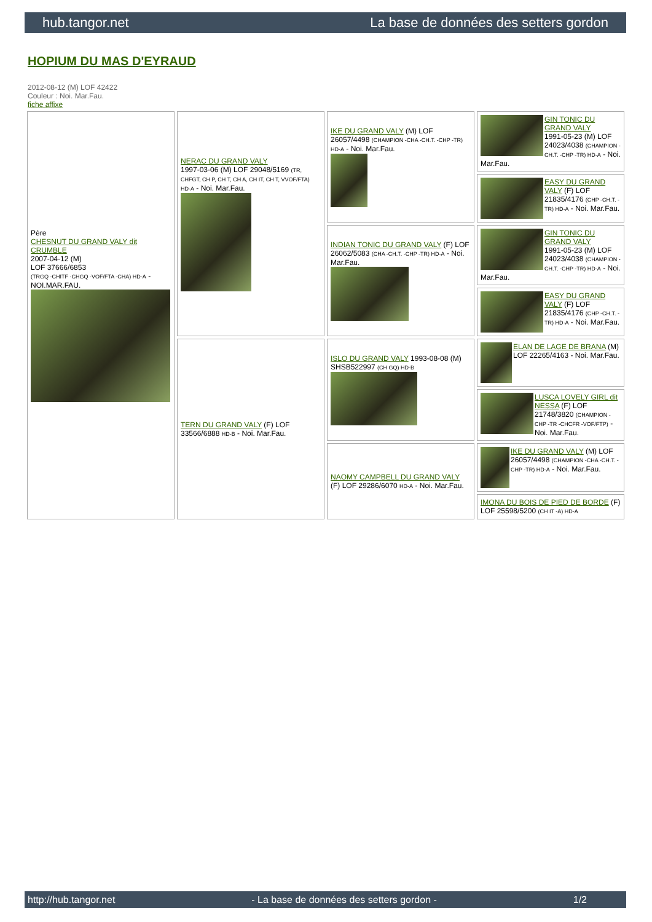hub.tangor.net La base de données des setters gordon
HOPIUM DU MAS D'EYRAUD
2012-08-12 (M) LOF 42422
Couleur : Noi. Mar.Fau.
fiche affixe
| Père CHESNUT DU GRAND VALY dit CRUMBLE 2007-04-12 (M) LOF 37666/6853 (TRGQ -CHITF -CHGQ -VOF/FTA -CHA) HD-A - NOI.MAR.FAU. | NERAC DU GRAND VALY 1997-03-06 (M) LOF 29048/5169 (TR, CHFGT, CH P, CH T, CH A, CH IT, CH T, VVOF/FTA) HD-A - Noi. Mar.Fau. | IKE DU GRAND VALY (M) LOF 26057/4498 (CHAMPION -CHA -CH.T. -CHP -TR) HD-A - Noi. Mar.Fau. | GIN TONIC DU GRAND VALY 1991-05-23 (M) LOF 24023/4038 (CHAMPION -CH.T. -CHP -TR) HD-A - Noi. Mar.Fau. |
| | | | EASY DU GRAND VALY (F) LOF 21835/4176 (CHP -CH.T. -TR) HD-A - Noi. Mar.Fau. |
| | | INDIAN TONIC DU GRAND VALY (F) LOF 26062/5083 (CHA -CH.T. -CHP -TR) HD-A - Noi. Mar.Fau. | GIN TONIC DU GRAND VALY 1991-05-23 (M) LOF 24023/4038 (CHAMPION -CH.T. -CHP -TR) HD-A - Noi. Mar.Fau. |
| | | | EASY DU GRAND VALY (F) LOF 21835/4176 (CHP -CH.T. -TR) HD-A - Noi. Mar.Fau. |
| | TERN DU GRAND VALY (F) LOF 33566/6888 HD-B - Noi. Mar.Fau. | ISLO DU GRAND VALY 1993-08-08 (M) SHSB522997 (CH GQ) HD-B | ELAN DE LAGE DE BRANA (M) LOF 22265/4163 - Noi. Mar.Fau. |
| | | | LUSCA LOVELY GIRL dit NESSA (F) LOF 21748/3820 (CHAMPION -CHP -TR -CHCFR -VOF/FTP) - Noi. Mar.Fau. |
| | | NAOMY CAMPBELL DU GRAND VALY (F) LOF 29286/6070 HD-A - Noi. Mar.Fau. | IKE DU GRAND VALY (M) LOF 26057/4498 (CHAMPION -CHA -CH.T. -CHP -TR) HD-A - Noi. Mar.Fau. |
| | | | IMONA DU BOIS DE PIED DE BORDE (F) LOF 25598/5200 (CH IT -A) HD-A |
http://hub.tangor.net - La base de données des setters gordon - 1/2